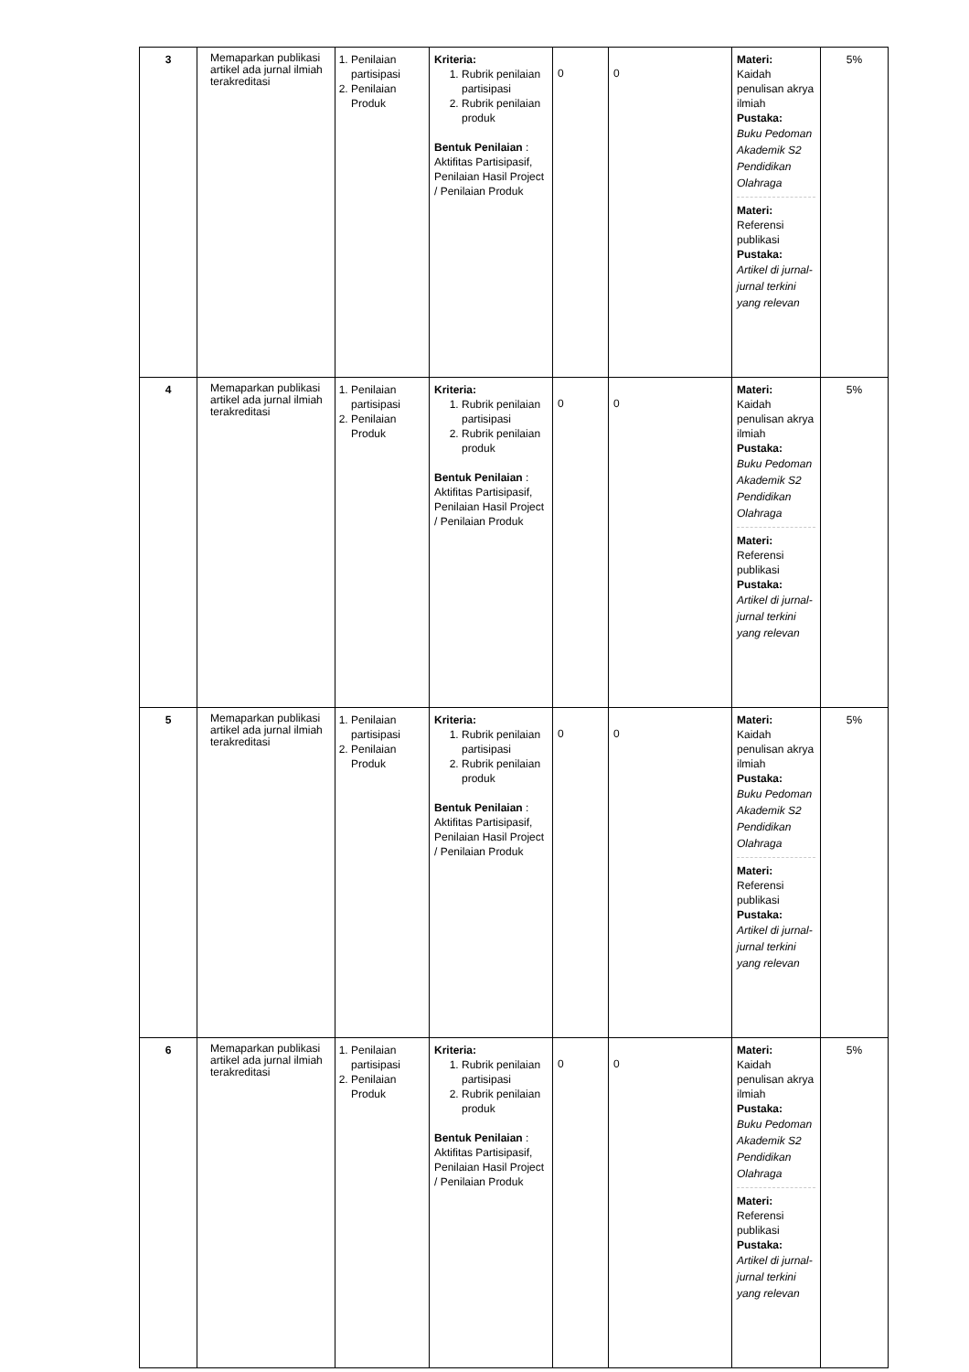| 3 | Memaparkan publikasi artikel ada jurnal ilmiah terakreditasi | 1. Penilaian partisipasi 2. Penilaian Produk | Kriteria: 1. Rubrik penilaian partisipasi 2. Rubrik penilaian produk Bentuk Penilaian : Aktifitas Partisipasif, Penilaian Hasil Project / Penilaian Produk | 0 | 0 | Materi: Kaidah penulisan akrya ilmiah Pustaka: Buku Pedoman Akademik S2 Pendidikan Olahraga Materi: Referensi publikasi Pustaka: Artikel di jurnal-jurnal terkini yang relevan | 5% |
| 4 | Memaparkan publikasi artikel ada jurnal ilmiah terakreditasi | 1. Penilaian partisipasi 2. Penilaian Produk | Kriteria: 1. Rubrik penilaian partisipasi 2. Rubrik penilaian produk Bentuk Penilaian : Aktifitas Partisipasif, Penilaian Hasil Project / Penilaian Produk | 0 | 0 | Materi: Kaidah penulisan akrya ilmiah Pustaka: Buku Pedoman Akademik S2 Pendidikan Olahraga Materi: Referensi publikasi Pustaka: Artikel di jurnal-jurnal terkini yang relevan | 5% |
| 5 | Memaparkan publikasi artikel ada jurnal ilmiah terakreditasi | 1. Penilaian partisipasi 2. Penilaian Produk | Kriteria: 1. Rubrik penilaian partisipasi 2. Rubrik penilaian produk Bentuk Penilaian : Aktifitas Partisipasif, Penilaian Hasil Project / Penilaian Produk | 0 | 0 | Materi: Kaidah penulisan akrya ilmiah Pustaka: Buku Pedoman Akademik S2 Pendidikan Olahraga Materi: Referensi publikasi Pustaka: Artikel di jurnal-jurnal terkini yang relevan | 5% |
| 6 | Memaparkan publikasi artikel ada jurnal ilmiah terakreditasi | 1. Penilaian partisipasi 2. Penilaian Produk | Kriteria: 1. Rubrik penilaian partisipasi 2. Rubrik penilaian produk Bentuk Penilaian : Aktifitas Partisipasif, Penilaian Hasil Project / Penilaian Produk | 0 | 0 | Materi: Kaidah penulisan akrya ilmiah Pustaka: Buku Pedoman Akademik S2 Pendidikan Olahraga Materi: Referensi publikasi Pustaka: Artikel di jurnal-jurnal terkini yang relevan | 5% |